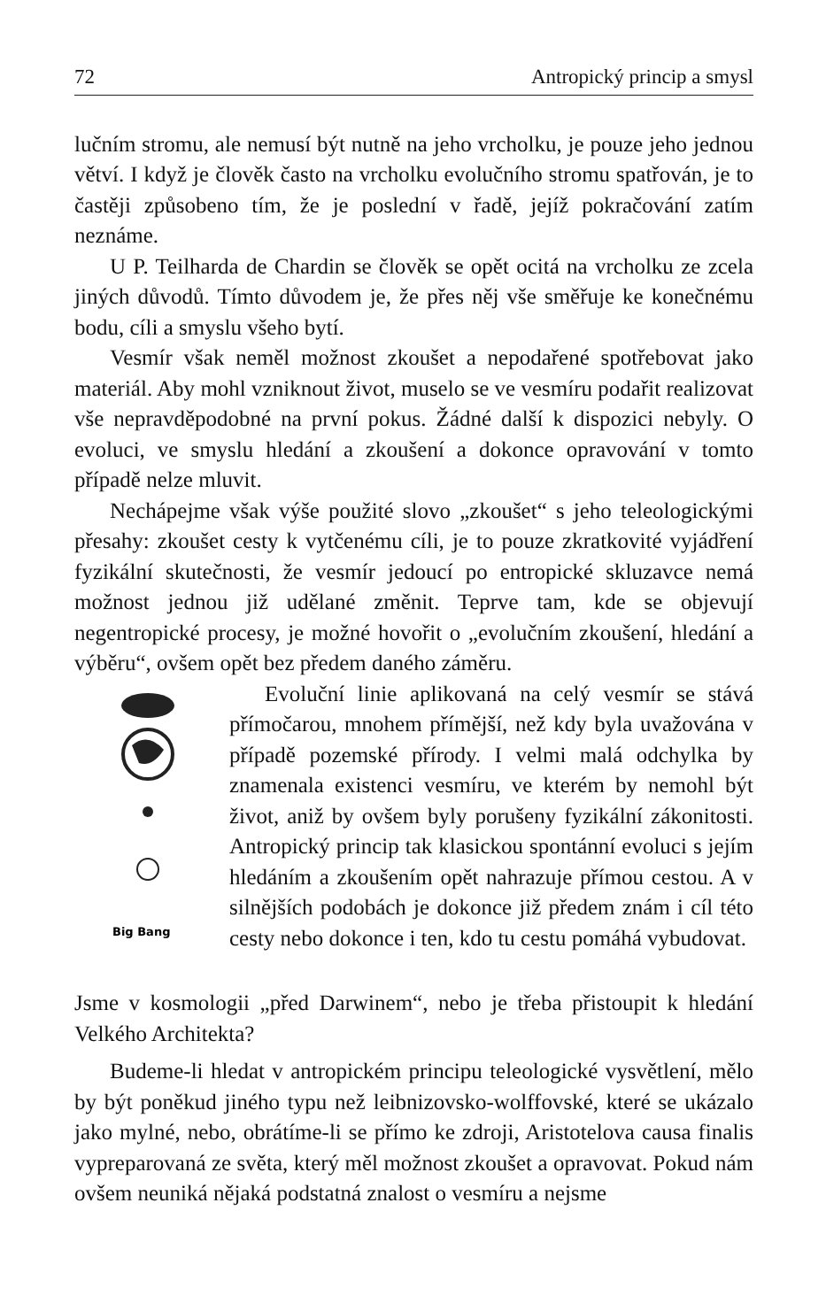72 Antropický princip a smysl
lučním stromu, ale nemusí být nutně na jeho vrcholku, je pouze jeho jednou větví. I když je člověk často na vrcholku evolučního stromu spatřován, je to častěji způsobeno tím, že je poslední v řadě, jejíž pokračování zatím neznáme.
U P. Teilharda de Chardin se člověk se opět ocitá na vrcholku ze zcela jiných důvodů. Tímto důvodem je, že přes něj vše směřuje ke konečnému bodu, cíli a smyslu všeho bytí.
Vesmír však neměl možnost zkoušet a nepodařené spotřebovat jako materiál. Aby mohl vzniknout život, muselo se ve vesmíru podařit realizovat vše nepravděpodobné na první pokus. Žádné další k dispozici nebyly. O evoluci, ve smyslu hledání a zkoušení a dokonce opravování v tomto případě nelze mluvit.
Nechápejme však výše použité slovo „zkoušet“ s jeho teleologickými přesahy: zkoušet cesty k vytčenému cíli, je to pouze zkratkovité vyjádření fyzikální skutečnosti, že vesmír jedoucí po entropické skluzavce nemá možnost jednou již udělané změnit. Teprve tam, kde se objevují negentropické procesy, je možné hovořit o „evolučním zkoušení, hledání a výběru“, ovšem opět bez předem daného záměru.
Big Bang
Evoluční linie aplikovaná na celý vesmír se stává přímočarou, mnohem přímější, než kdy byla uvažována v případě pozemské přírody. I velmi malá odchylka by znamenala existenci vesmíru, ve kterém by nemohl být život, aniž by ovšem byly porušeny fyzikální zákonitosti. Antropický princip tak klasickou spontánní evoluci s jejím hledáním a zkoušením opět nahrazuje přímou cestou. A v silnějších podobách je dokonce již předem znám i cíl této cesty nebo dokonce i ten, kdo tu cestu pomáhá vybudovat.
Jsme v kosmologii „před Darwinem“, nebo je třeba přistoupit k hledání Velkého Architekta?
Budeme-li hledat v antropickém principu teleologické vysvětlení, mělo by být poněkud jiného typu než leibnizovsko-wolffovské, které se ukázalo jako mylné, nebo, obrátíme-li se přímo ke zdroji, Aristotelova causa finalis vypreparovaná ze světa, který měl možnost zkoušet a opravovat. Pokud nám ovšem neuniká nějaká podstatná znalost o vesmíru a nejsme